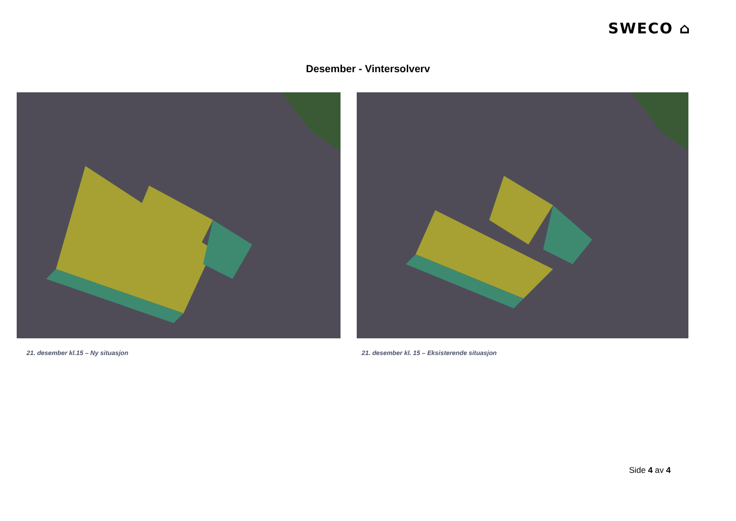SWECO ⌂
Desember - Vintersolverv
21. desember kl.15 – Ny situasjon 21. desember kl. 15 – Eksisterende situasjon
Side 4 av 4